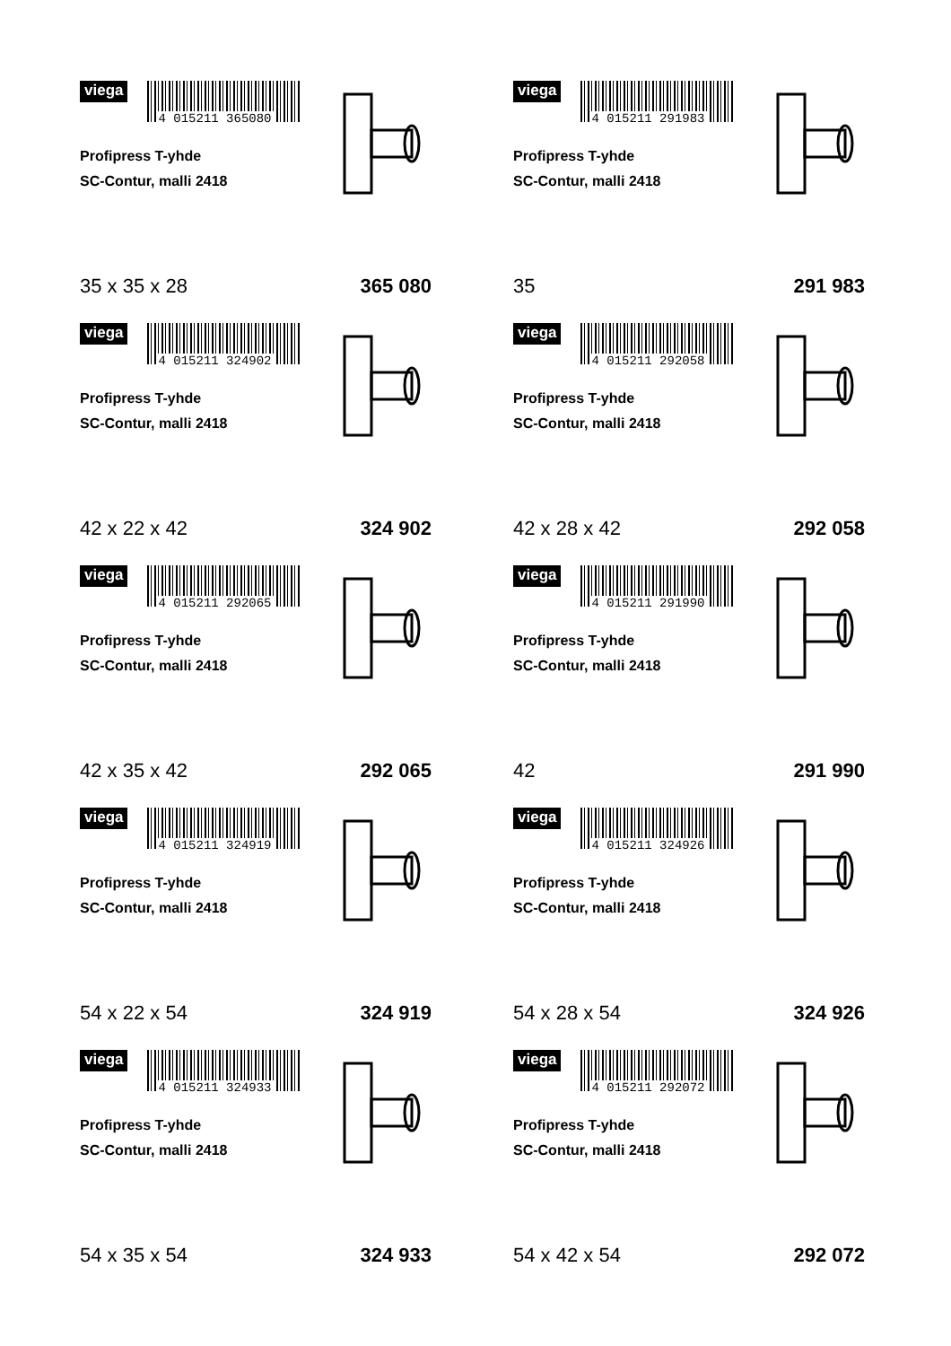viega
4 015211 365080
Profipress T-yhde
SC-Contur, malli 2418
35 x 35 x 28 365 080
viega
4 015211 291983
Profipress T-yhde
SC-Contur, malli 2418
35 291 983
viega
4 015211 324902
Profipress T-yhde
SC-Contur, malli 2418
42 x 22 x 42 324 902
viega
4 015211 292058
Profipress T-yhde
SC-Contur, malli 2418
42 x 28 x 42 292 058
viega
4 015211 292065
Profipress T-yhde
SC-Contur, malli 2418
42 x 35 x 42 292 065
viega
4 015211 291990
Profipress T-yhde
SC-Contur, malli 2418
42 291 990
viega
4 015211 324919
Profipress T-yhde
SC-Contur, malli 2418
54 x 22 x 54 324 919
viega
4 015211 324926
Profipress T-yhde
SC-Contur, malli 2418
54 x 28 x 54 324 926
viega
4 015211 324933
Profipress T-yhde
SC-Contur, malli 2418
54 x 35 x 54 324 933
viega
4 015211 292072
Profipress T-yhde
SC-Contur, malli 2418
54 x 42 x 54 292 072